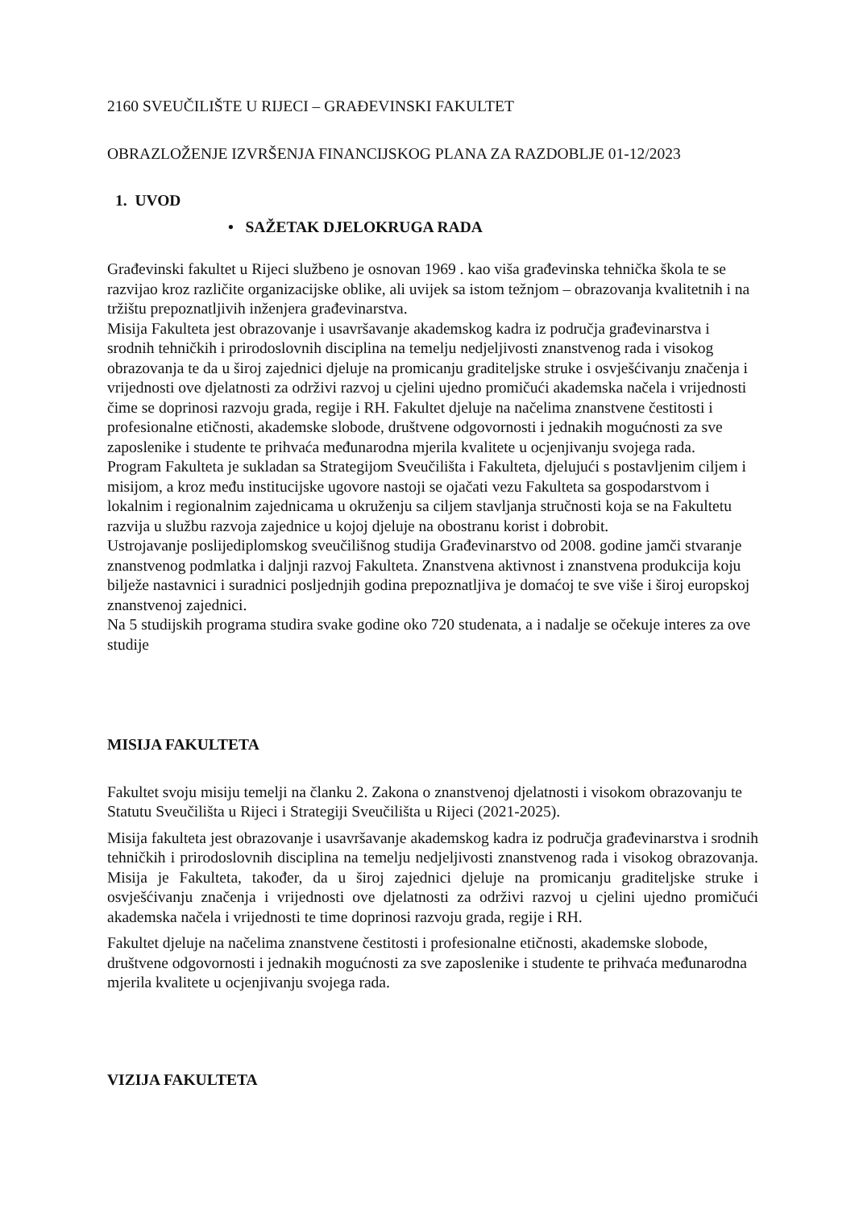2160 SVEUČILIŠTE U RIJECI – GRAĐEVINSKI FAKULTET
OBRAZLOŽENJE IZVRŠENJA FINANCIJSKOG PLANA ZA RAZDOBLJE 01-12/2023
1. UVOD
• SAŽETAK DJELOKRUGA RADA
Građevinski fakultet u Rijeci službeno je osnovan 1969 . kao viša građevinska tehnička škola te se razvijao kroz različite organizacijske oblike, ali uvijek sa istom težnjom – obrazovanja kvalitetnih i na tržištu prepoznatljivih inženjera građevinarstva.
Misija Fakulteta jest obrazovanje i usavršavanje akademskog kadra iz područja građevinarstva i srodnih tehničkih i prirodoslovnih disciplina na temelju nedjeljivosti znanstvenog rada i visokog obrazovanja te da u široj zajednici djeluje na promicanju graditeljske struke i osvješćivanju značenja i vrijednosti ove djelatnosti za održivi razvoj u cjelini ujedno promičući akademska načela i vrijednosti čime se doprinosi razvoju grada, regije i RH. Fakultet djeluje na načelima znanstvene čestitosti i profesionalne etičnosti, akademske slobode, društvene odgovornosti i jednakih mogućnosti za sve zaposlenike i studente te prihvaća međunarodna mjerila kvalitete u ocjenjivanju svojega rada.
Program Fakulteta je sukladan sa Strategijom Sveučilišta i Fakulteta, djelujući s postavljenim ciljem i misijom, a kroz među institucijske ugovore nastoji se ojačati vezu Fakulteta sa gospodarstvom i lokalnim i regionalnim zajednicama u okruženju sa ciljem stavljanja stručnosti koja se na Fakultetu razvija u službu razvoja zajednice u kojoj djeluje na obostranu korist i dobrobit.
Ustrojavanje poslijediplomskog sveučilišnog studija Građevinarstvo od 2008. godine jamči stvaranje znanstvenog podmlatka i daljnji razvoj Fakulteta. Znanstvena aktivnost i znanstvena produkcija koju bilježe nastavnici i suradnici posljednjih godina prepoznatljiva je domaćoj te sve više i široj europskoj znanstvenoj zajednici.
Na 5 studijskih programa studira svake godine oko 720 studenata, a i nadalje se očekuje interes za ove studije
MISIJA FAKULTETA
Fakultet svoju misiju temelji na članku 2. Zakona o znanstvenoj djelatnosti i visokom obrazovanju te Statutu Sveučilišta u Rijeci i Strategiji Sveučilišta u Rijeci (2021-2025).
Misija fakulteta jest obrazovanje i usavršavanje akademskog kadra iz područja građevinarstva i srodnih tehničkih i prirodoslovnih disciplina na temelju nedjeljivosti znanstvenog rada i visokog obrazovanja. Misija je Fakulteta, također, da u široj zajednici djeluje na promicanju graditeljske struke i osvješćivanju značenja i vrijednosti ove djelatnosti za održivi razvoj u cjelini ujedno promičući akademska načela i vrijednosti te time doprinosi razvoju grada, regije i RH.
Fakultet djeluje na načelima znanstvene čestitosti i profesionalne etičnosti, akademske slobode, društvene odgovornosti i jednakih mogućnosti za sve zaposlenike i studente te prihvaća međunarodna mjerila kvalitete u ocjenjivanju svojega rada.
VIZIJA FAKULTETA